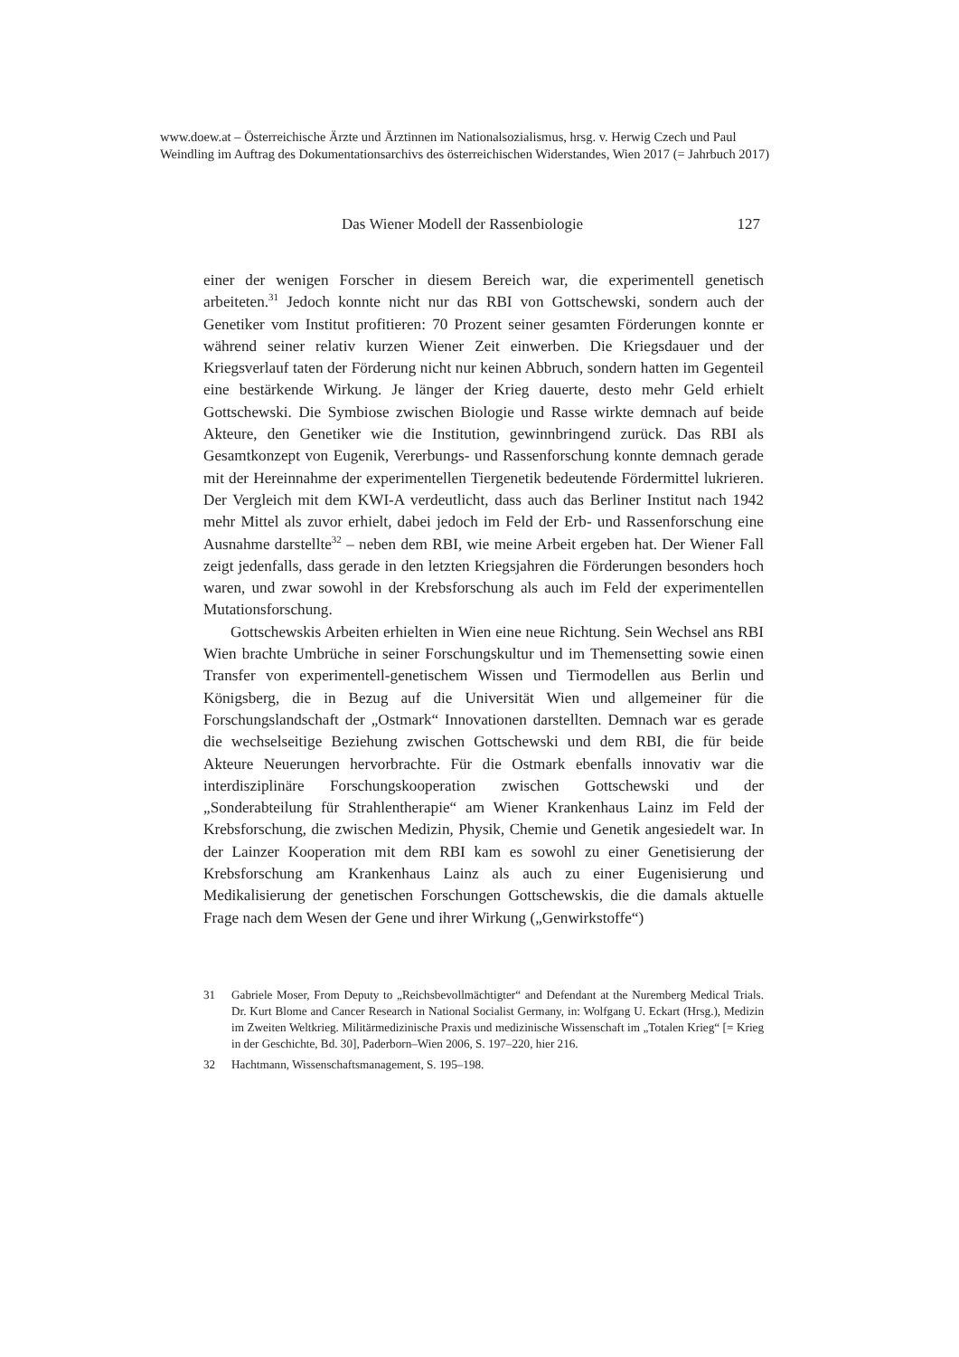www.doew.at – Österreichische Ärzte und Ärztinnen im Nationalsozialismus, hrsg. v. Herwig Czech und Paul Weindling im Auftrag des Dokumentationsarchivs des österreichischen Widerstandes, Wien 2017 (= Jahrbuch 2017)
Das Wiener Modell der Rassenbiologie 127
einer der wenigen Forscher in diesem Bereich war, die experimentell genetisch arbeiteten.<sup>31</sup> Jedoch konnte nicht nur das RBI von Gottschewski, sondern auch der Genetiker vom Institut profitieren: 70 Prozent seiner gesamten Förderungen konnte er während seiner relativ kurzen Wiener Zeit einwerben. Die Kriegsdauer und der Kriegsverlauf taten der Förderung nicht nur keinen Abbruch, sondern hatten im Gegenteil eine bestärkende Wirkung. Je länger der Krieg dauerte, desto mehr Geld erhielt Gottschewski. Die Symbiose zwischen Biologie und Rasse wirkte demnach auf beide Akteure, den Genetiker wie die Institution, gewinnbringend zurück. Das RBI als Gesamtkonzept von Eugenik, Vererbungs- und Rassenforschung konnte demnach gerade mit der Hereinnahme der experimentellen Tiergenetik bedeutende Fördermittel lukrieren. Der Vergleich mit dem KWI-A verdeutlicht, dass auch das Berliner Institut nach 1942 mehr Mittel als zuvor erhielt, dabei jedoch im Feld der Erb- und Rassenforschung eine Ausnahme darstellte<sup>32</sup> – neben dem RBI, wie meine Arbeit ergeben hat. Der Wiener Fall zeigt jedenfalls, dass gerade in den letzten Kriegsjahren die Förderungen besonders hoch waren, und zwar sowohl in der Krebsforschung als auch im Feld der experimentellen Mutationsforschung.
Gottschewskis Arbeiten erhielten in Wien eine neue Richtung. Sein Wechsel ans RBI Wien brachte Umbrüche in seiner Forschungskultur und im Themensetting sowie einen Transfer von experimentell-genetischem Wissen und Tiermodellen aus Berlin und Königsberg, die in Bezug auf die Universität Wien und allgemeiner für die Forschungslandschaft der „Ostmark“ Innovationen darstellten. Demnach war es gerade die wechselseitige Beziehung zwischen Gottschewski und dem RBI, die für beide Akteure Neuerungen hervorbrachte. Für die Ostmark ebenfalls innovativ war die interdisziplinäre Forschungskooperation zwischen Gottschewski und der „Sonderabteilung für Strahlentherapie“ am Wiener Krankenhaus Lainz im Feld der Krebsforschung, die zwischen Medizin, Physik, Chemie und Genetik angesiedelt war. In der Lainzer Kooperation mit dem RBI kam es sowohl zu einer Genetisierung der Krebsforschung am Krankenhaus Lainz als auch zu einer Eugenisierung und Medikalisierung der genetischen Forschungen Gottschewskis, die die damals aktuelle Frage nach dem Wesen der Gene und ihrer Wirkung („Genwirkstoffe“)
31 Gabriele Moser, From Deputy to „Reichsbevollmächtigter“ and Defendant at the Nuremberg Medical Trials. Dr. Kurt Blome and Cancer Research in National Socialist Germany, in: Wolfgang U. Eckart (Hrsg.), Medizin im Zweiten Weltkrieg. Militärmedizinische Praxis und medizinische Wissenschaft im „Totalen Krieg“ [= Krieg in der Geschichte, Bd. 30], Paderborn–Wien 2006, S. 197–220, hier 216.
32 Hachtmann, Wissenschaftsmanagement, S. 195–198.